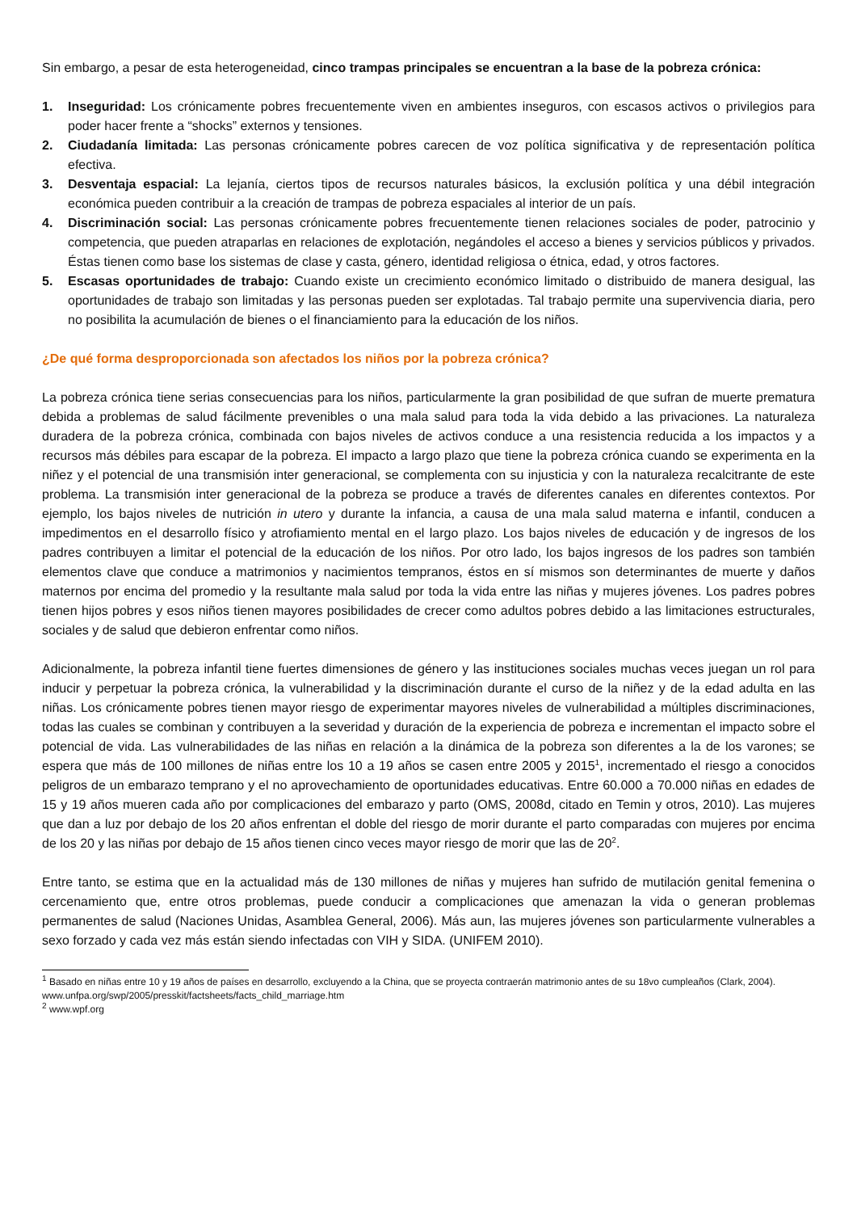Sin embargo, a pesar de esta heterogeneidad, cinco trampas principales se encuentran a la base de la pobreza crónica:
1. Inseguridad: Los crónicamente pobres frecuentemente viven en ambientes inseguros, con escasos activos o privilegios para poder hacer frente a “shocks” externos y tensiones.
2. Ciudadanía limitada: Las personas crónicamente pobres carecen de voz política significativa y de representación política efectiva.
3. Desventaja espacial: La lejanía, ciertos tipos de recursos naturales básicos, la exclusión política y una débil integración económica pueden contribuir a la creación de trampas de pobreza espaciales al interior de un país.
4. Discriminación social: Las personas crónicamente pobres frecuentemente tienen relaciones sociales de poder, patrocinio y competencia, que pueden atraparlas en relaciones de explotación, negándoles el acceso a bienes y servicios públicos y privados. Éstas tienen como base los sistemas de clase y casta, género, identidad religiosa o étnica, edad, y otros factores.
5. Escasas oportunidades de trabajo: Cuando existe un crecimiento económico limitado o distribuido de manera desigual, las oportunidades de trabajo son limitadas y las personas pueden ser explotadas. Tal trabajo permite una supervivencia diaria, pero no posibilita la acumulación de bienes o el financiamiento para la educación de los niños.
¿De qué forma desproporcionada son afectados los niños por la pobreza crónica?
La pobreza crónica tiene serias consecuencias para los niños, particularmente la gran posibilidad de que sufran de muerte prematura debida a problemas de salud fácilmente prevenibles o una mala salud para toda la vida debido a las privaciones. La naturaleza duradera de la pobreza crónica, combinada con bajos niveles de activos conduce a una resistencia reducida a los impactos y a recursos más débiles para escapar de la pobreza. El impacto a largo plazo que tiene la pobreza crónica cuando se experimenta en la niñez y el potencial de una transmisión inter generacional, se complementa con su injusticia y con la naturaleza recalcitrante de este problema. La transmisión inter generacional de la pobreza se produce a través de diferentes canales en diferentes contextos. Por ejemplo, los bajos niveles de nutrición in utero y durante la infancia, a causa de una mala salud materna e infantil, conducen a impedimentos en el desarrollo físico y atrofiamiento mental en el largo plazo. Los bajos niveles de educación y de ingresos de los padres contribuyen a limitar el potencial de la educación de los niños. Por otro lado, los bajos ingresos de los padres son también elementos clave que conduce a matrimonios y nacimientos tempranos, éstos en sí mismos son determinantes de muerte y daños maternos por encima del promedio y la resultante mala salud por toda la vida entre las niñas y mujeres jóvenes. Los padres pobres tienen hijos pobres y esos niños tienen mayores posibilidades de crecer como adultos pobres debido a las limitaciones estructurales, sociales y de salud que debieron enfrentar como niños.
Adicionalmente, la pobreza infantil tiene fuertes dimensiones de género y las instituciones sociales muchas veces juegan un rol para inducir y perpetuar la pobreza crónica, la vulnerabilidad y la discriminación durante el curso de la niñez y de la edad adulta en las niñas. Los crónicamente pobres tienen mayor riesgo de experimentar mayores niveles de vulnerabilidad a múltiples discriminaciones, todas las cuales se combinan y contribuyen a la severidad y duración de la experiencia de pobreza e incrementan el impacto sobre el potencial de vida. Las vulnerabilidades de las niñas en relación a la dinámica de la pobreza son diferentes a la de los varones; se espera que más de 100 millones de niñas entre los 10 a 19 años se casen entre 2005 y 2015<sup>1</sup>, incrementado el riesgo a conocidos peligros de un embarazo temprano y el no aprovechamiento de oportunidades educativas. Entre 60.000 a 70.000 niñas en edades de 15 y 19 años mueren cada año por complicaciones del embarazo y parto (OMS, 2008d, citado en Temin y otros, 2010). Las mujeres que dan a luz por debajo de los 20 años enfrentan el doble del riesgo de morir durante el parto comparadas con mujeres por encima de los 20 y las niñas por debajo de 15 años tienen cinco veces mayor riesgo de morir que las de 20<sup>2</sup>.
Entre tanto, se estima que en la actualidad más de 130 millones de niñas y mujeres han sufrido de mutilación genital femenina o cercenamiento que, entre otros problemas, puede conducir a complicaciones que amenazan la vida o generan problemas permanentes de salud (Naciones Unidas, Asamblea General, 2006). Más aun, las mujeres jóvenes son particularmente vulnerables a sexo forzado y cada vez más están siendo infectadas con VIH y SIDA. (UNIFEM 2010).
<sup>1</sup> Basado en niñas entre 10 y 19 años de países en desarrollo, excluyendo a la China, que se proyecta contraerán matrimonio antes de su 18vo cumpleaños (Clark, 2004). www.unfpa.org/swp/2005/presskit/factsheets/facts_child_marriage.htm
<sup>2</sup> www.wpf.org